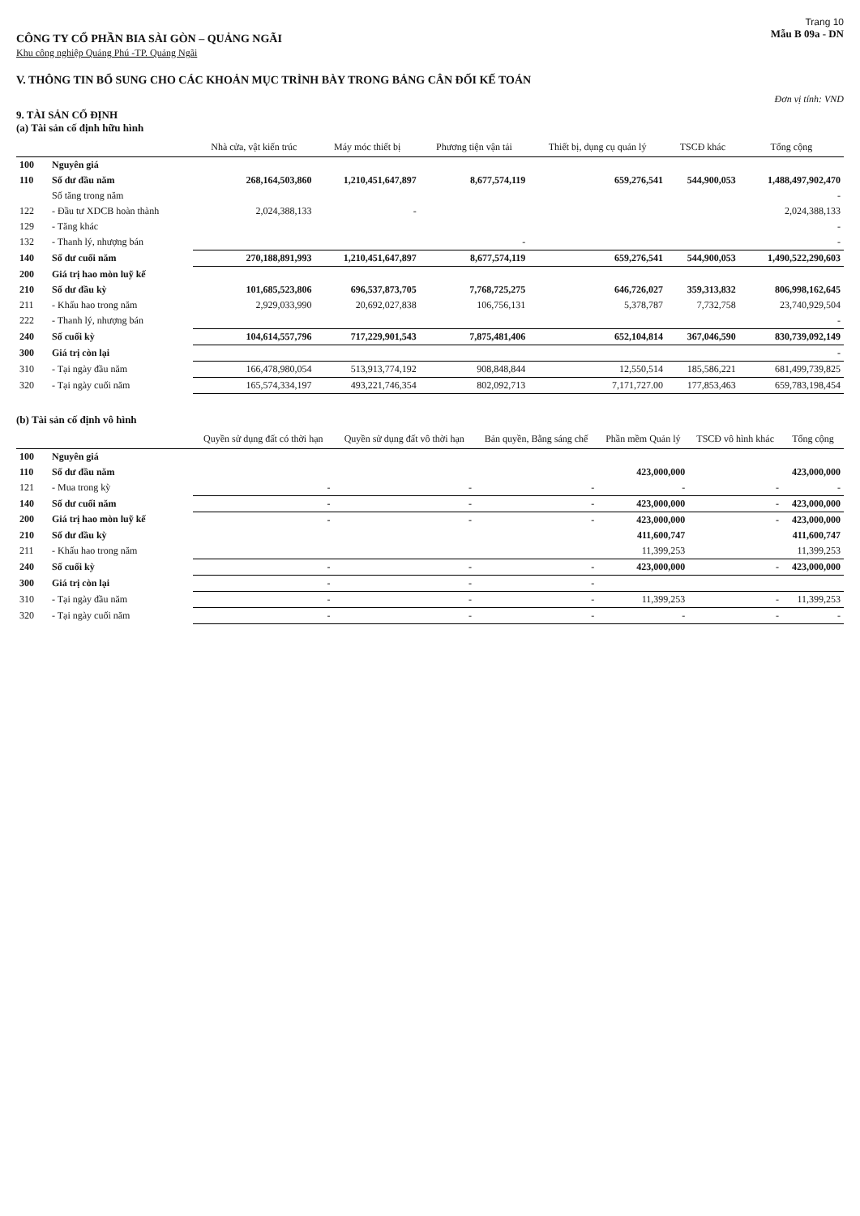Trang 10
CÔNG TY CỔ PHẦN BIA SÀI GÒN – QUẢNG NGÃI
Khu công nghiệp Quảng Phú -TP. Quảng Ngãi
Mẫu B 09a - DN
V. THÔNG TIN BỔ SUNG CHO CÁC KHOẢN MỤC TRÌNH BÀY TRONG BẢNG CÂN ĐỐI KẾ TOÁN
Đơn vị tính: VND
9. TÀI SẢN CỐ ĐỊNH
(a) Tài sản cố định hữu hình
| | | Nhà cửa, vật kiến trúc | Máy móc thiết bị | Phương tiện vận tải | Thiết bị, dụng cụ quản lý | TSCĐ khác | Tổng cộng |
| --- | --- | --- | --- | --- | --- | --- | --- |
| 100 | Nguyên giá | | | | | | |
| 110 | Số dư đầu năm | 268,164,503,860 | 1,210,451,647,897 | 8,677,574,119 | 659,276,541 | 544,900,053 | 1,488,497,902,470 |
| | Số tăng trong năm | | | | | | - |
| 122 | - Đầu tư XDCB hoàn thành | 2,024,388,133 | - | | | | 2,024,388,133 |
| 129 | - Tăng khác | | | | | | - |
| 132 | - Thanh lý, nhượng bán | | | - | | | - |
| 140 | Số dư cuối năm | 270,188,891,993 | 1,210,451,647,897 | 8,677,574,119 | 659,276,541 | 544,900,053 | 1,490,522,290,603 |
| 200 | Giá trị hao mòn luỹ kế | | | | | | |
| 210 | Số dư đầu kỳ | 101,685,523,806 | 696,537,873,705 | 7,768,725,275 | 646,726,027 | 359,313,832 | 806,998,162,645 |
| 211 | - Khấu hao trong năm | 2,929,033,990 | 20,692,027,838 | 106,756,131 | 5,378,787 | 7,732,758 | 23,740,929,504 |
| 222 | - Thanh lý, nhượng bán | | | | | | - |
| 240 | Số cuối kỳ | 104,614,557,796 | 717,229,901,543 | 7,875,481,406 | 652,104,814 | 367,046,590 | 830,739,092,149 |
| 300 | Giá trị còn lại | | | | | | - |
| 310 | - Tại ngày đầu năm | 166,478,980,054 | 513,913,774,192 | 908,848,844 | 12,550,514 | 185,586,221 | 681,499,739,825 |
| 320 | - Tại ngày cuối năm | 165,574,334,197 | 493,221,746,354 | 802,092,713 | 7,171,727.00 | 177,853,463 | 659,783,198,454 |
(b) Tài sản cố định vô hình
| | | Quyền sử dụng đất có thời hạn | Quyền sử dụng đất vô thời hạn | Bản quyền, Bằng sáng chế | Phần mềm Quản lý | TSCĐ vô hình khác | Tổng cộng |
| --- | --- | --- | --- | --- | --- | --- | --- |
| 100 | Nguyên giá | | | | | | |
| 110 | Số dư đầu năm | | | | 423,000,000 | | 423,000,000 |
| 121 | - Mua trong kỳ | - | - | - | - | - | - |
| 140 | Số dư cuối năm | - | - | - | 423,000,000 | - | 423,000,000 |
| 200 | Giá trị hao mòn luỹ kế | - | - | - | 423,000,000 | - | 423,000,000 |
| 210 | Số dư đầu kỳ | | | | 411,600,747 | | 411,600,747 |
| 211 | - Khấu hao trong năm | | | | 11,399,253 | | 11,399,253 |
| 240 | Số cuối kỳ | - | - | - | 423,000,000 | - | 423,000,000 |
| 300 | Giá trị còn lại | - | - | - | | | |
| 310 | - Tại ngày đầu năm | - | - | - | 11,399,253 | - | 11,399,253 |
| 320 | - Tại ngày cuối năm | - | - | - | - | - | - |